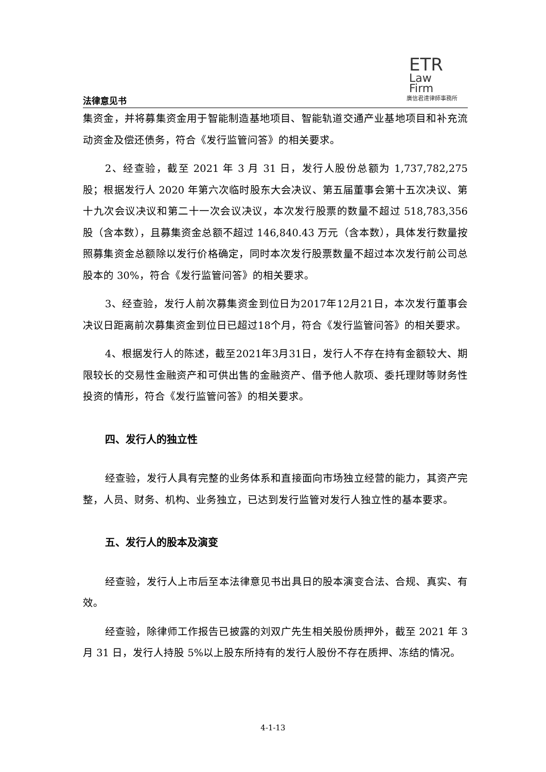ETR
Law
Firm
廣信君達律師事務所
法律意见书
集资金，并将募集资金用于智能制造基地项目、智能轨道交通产业基地项目和补充流动资金及偿还债务，符合《发行监管问答》的相关要求。
2、经查验，截至 2021 年 3 月 31 日，发行人股份总额为 1,737,782,275 股；根据发行人 2020 年第六次临时股东大会决议、第五届董事会第十五次决议、第十九次会议决议和第二十一次会议决议，本次发行股票的数量不超过 518,783,356 股（含本数），且募集资金总额不超过 146,840.43 万元（含本数），具体发行数量按照募集资金总额除以发行价格确定，同时本次发行股票数量不超过本次发行前公司总股本的 30%，符合《发行监管问答》的相关要求。
3、经查验，发行人前次募集资金到位日为2017年12月21日，本次发行董事会决议日距离前次募集资金到位日已超过18个月，符合《发行监管问答》的相关要求。
4、根据发行人的陈述，截至2021年3月31日，发行人不存在持有金额较大、期限较长的交易性金融资产和可供出售的金融资产、借予他人款项、委托理财等财务性投资的情形，符合《发行监管问答》的相关要求。
四、发行人的独立性
经查验，发行人具有完整的业务体系和直接面向市场独立经营的能力，其资产完整，人员、财务、机构、业务独立，已达到发行监管对发行人独立性的基本要求。
五、发行人的股本及演变
经查验，发行人上市后至本法律意见书出具日的股本演变合法、合规、真实、有效。
经查验，除律师工作报告已披露的刘双广先生相关股份质押外，截至 2021 年 3 月 31 日，发行人持股 5%以上股东所持有的发行人股份不存在质押、冻结的情况。
4-1-13